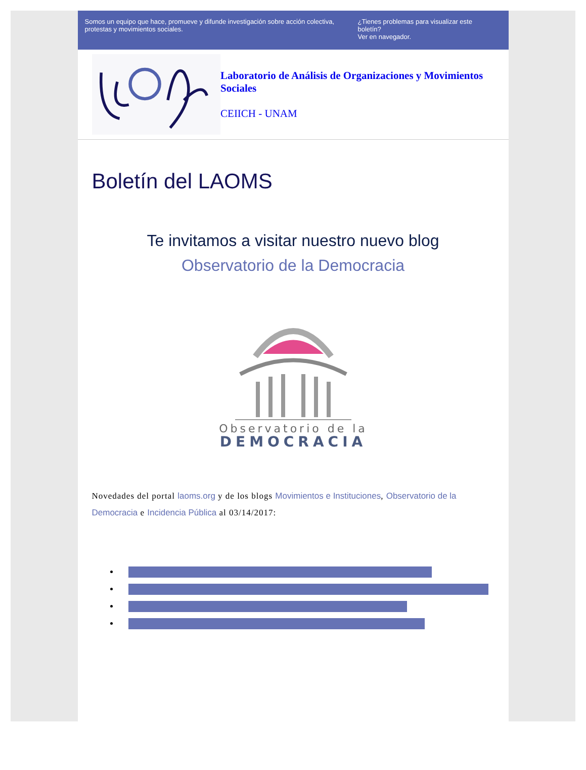Somos un equipo que hace, promueve y difunde investigación sobre acción colectiva, protestas y movimientos sociales.
¿Tienes problemas para visualizar este boletín?
Ver en navegador.
Laboratorio de Análisis de Organizaciones y Movimientos Sociales
CEIICH - UNAM
Boletín del LAOMS
Te invitamos a visitar nuestro nuevo blog
Observatorio de la Democracia
Observatorio de la
DEMOCRACIA
Novedades del portal laoms.org y de los blogs Movimientos e Instituciones, Observatorio de la Democracia e Incidencia Pública al 03/14/2017: